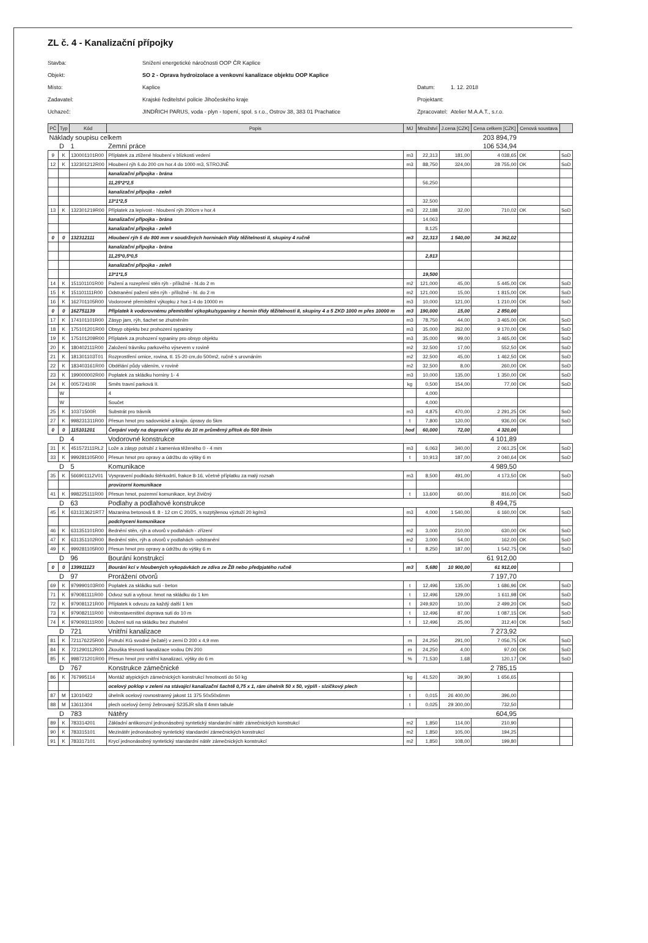ZL č. 4 - Kanalizační přípojky
Stavba:
Snížení energetické náročnosti OOP ČR Kaplice
Objekt:
SO 2 - Oprava hydroizolace a venkovní kanalizace objektu OOP Kaplice
Místo:
Kaplice
Datum:
1. 12. 2018
Zadavatel:
Krajské ředitelství policie Jihočeského kraje
Projektant:
Uchazeč:
JINDŘICH PARUS, voda - plyn - topení, spol. s r.o., Ostrov 38, 383 01 Prachatice
Zpracovatel:
Atelier M.A.A.T., s.r.o.
| PČ | Typ | Kód | Popis | MJ | Množství | J.cena [CZK] | Cena celkem [CZK] | Cenová soustava | |
| --- | --- | --- | --- | --- | --- | --- | --- | --- | --- |
| Náklady soupisu celkem | | | | | | | 203 894,79 | | |
| | D | 1 | Zemní práce | | | | 106 534,94 | | |
| 9 | K | 130001101R00 | Příplatek za ztížené hloubení v blízkosti vedení | m3 | 22,313 | 181,00 | 4 038,65 | OK | SoD |
| 12 | K | 132301212R00 | Hloubení rýh š.do 200 cm hor.4 do 1000 m3, STROJNĚ | m3 | 88,750 | 324,00 | 28 755,00 | OK | SoD |
| | | | kanalizační přípojka - brána | | | | | | |
| | | | 11,25*2*2,5 | | 56,250 | | | | |
| | | | kanalizační přípojka - zeleň | | | | | | |
| | | | 13*1*2,5 | | 32,500 | | | | |
| 13 | K | 132301219R00 | Příplatek za lepivost - hloubení rýh 200cm v hor.4 | m3 | 22,188 | 32,00 | 710,02 | OK | SoD |
| | | | kanalizační přípojka - brána | | 14,063 | | | | |
| | | | kanalizační přípojka - zeleň | | 8,125 | | | | |
| 0 | 0 | 132312111 | Hloubení rýh š do 800 mm v soudržných horninách třídy těžitelnosti II, skupiny 4 ručně | m3 | 22,313 | 1 540,00 | 34 362,02 | | |
| | | | kanalizační přípojka - brána | | | | | | |
| | | | 11,25*0,5*0,5 | | 2,813 | | | | |
| | | | kanalizační přípojka - zeleň | | | | | | |
| | | | 13*1*1,5 | | 19,500 | | | | |
| 14 | K | 151101101R00 | Pažení a rozepření stěn rýh - příložné - hl.do 2 m | m2 | 121,000 | 45,00 | 5 445,00 | OK | SoD |
| 15 | K | 151101111R00 | Odstranění pažení stěn rýh - příložné - hl. do 2 m | m2 | 121,000 | 15,00 | 1 815,00 | OK | SoD |
| 16 | K | 162701105R00 | Vodorovné přemístění výkopku z hor.1-4 do 10000 m | m3 | 10,000 | 121,00 | 1 210,00 | OK | SoD |
| 0 | 0 | 162751139 | Příplatek k vodorovnému přemístění výkopku/sypaniny z hornin třídy těžitelnosti II, skupiny 4 a 5 ZKD 1000 m přes 10000 m | m3 | 190,000 | 15,00 | 2 850,00 | | |
| 17 | K | 174101101R00 | Zásyp jam, rýh, šachet se zhutněním | m3 | 78,750 | 44,00 | 3 465,00 | OK | SoD |
| 18 | K | 175101201R00 | Obsyp objektu bez prohození sypaniny | m3 | 35,000 | 262,00 | 9 170,00 | OK | SoD |
| 19 | K | 175101209R00 | Příplatek za prohození sypaniny pro obsyp objektu | m3 | 35,000 | 99,00 | 3 465,00 | OK | SoD |
| 20 | K | 180402111R00 | Založení trávníku parkového výsevem v rovině | m2 | 32,500 | 17,00 | 552,50 | OK | SoD |
| 21 | K | 181301103T01 | Rozprostření ornice, rovina, tl. 15-20 cm,do 500m2, ručně s urovnáním | m2 | 32,500 | 45,00 | 1 462,50 | OK | SoD |
| 22 | K | 183403161R00 | Obdělání půdy válením, v rovině | m2 | 32,500 | 8,00 | 260,00 | OK | SoD |
| 23 | K | 199000002R00 | Poplatek za skládku horniny 1- 4 | m3 | 10,000 | 135,00 | 1 350,00 | OK | SoD |
| 24 | K | 00572410R | Směs travní parková II. | kg | 0,500 | 154,00 | 77,00 | OK | SoD |
| | W | | 4 | | 4,000 | | | | |
| | W | | Součet | | 4,000 | | | | |
| 25 | K | 10371500R | Substrát pro trávník | m3 | 4,875 | 470,00 | 2 291,25 | OK | SoD |
| 27 | K | 998231311R00 | Přesun hmot pro sadovnické a krajin. úpravy do 5km | t | 7,800 | 120,00 | 936,00 | OK | SoD |
| 0 | 0 | 115101201 | Čerpání vody na dopravní výšku do 10 m průměrný přítok do 500 l/min | hod | 60,000 | 72,00 | 4 320,00 | | |
| | D | 4 | Vodorovné konstrukce | | | | 4 101,89 | | |
| 31 | K | 451572111RL2 | Lože a zásyp potrubí z kameniva těženého 0 - 4 mm | m3 | 6,063 | 340,00 | 2 061,25 | OK | SoD |
| 33 | K | 999281105R00 | Přesun hmot pro opravy a údržbu do výšky 6 m | t | 10,913 | 187,00 | 2 040,64 | OK | SoD |
| | D | 5 | Komunikace | | | | 4 989,50 | | |
| 35 | K | 566901112V01 | Vyspravení podkladu štěrkodrtí, frakce 8-16, včetně příplatku za malý rozsah | m3 | 8,500 | 491,00 | 4 173,50 | OK | SoD |
| | | | provizorní komunikace | | | | | | |
| 41 | K | 998225111R00 | Přesun hmot, pozemní komunikace, kryt živičný | t | 13,600 | 60,00 | 816,00 | OK | SoD |
| | D | 63 | Podlahy a podlahové konstrukce | | | | 8 494,75 | | |
| 45 | K | 631313621RT7 | Mazanina betonová tl. 8 - 12 cm C 20/25, s rozptýlenou výztuží 20 kg/m3 | m3 | 4,000 | 1 540,00 | 6 160,00 | OK | SoD |
| | | | podchycení komunikace | | | | | | |
| 46 | K | 631351101R00 | Bednění stěn, rýh a otvorů v podlahách - zřízení | m2 | 3,000 | 210,00 | 630,00 | OK | SoD |
| 47 | K | 631351102R00 | Bednění stěn, rýh a otvorů v podlahách -odstranění | m2 | 3,000 | 54,00 | 162,00 | OK | SoD |
| 49 | K | 999281105R00 | Přesun hmot pro opravy a údržbu do výšky 6 m | t | 8,250 | 187,00 | 1 542,75 | OK | SoD |
| | D | 96 | Bourání konstrukcí | | | | 61 912,00 | | |
| 0 | 0 | 139911123 | Bourání kcí v hloubených vykopávkách ze zdiva ze ŽB nebo předpjatého ručně | m3 | 5,680 | 10 900,00 | 61 912,00 | | |
| | D | 97 | Prorážení otvorů | | | | 7 197,70 | | |
| 69 | K | 979990103R00 | Poplatek za skládku suti - beton | t | 12,496 | 135,00 | 1 686,96 | OK | SoD |
| 71 | K | 979081111R00 | Odvoz suti a vybour. hmot na skládku do 1 km | t | 12,496 | 129,00 | 1 611,98 | OK | SoD |
| 72 | K | 979081121R00 | Příplatek k odvozu za každý další 1 km | t | 249,920 | 10,00 | 2 499,20 | OK | SoD |
| 73 | K | 979082111R00 | Vnitrostaveništní doprava suti do 10 m | t | 12,496 | 87,00 | 1 087,15 | OK | SoD |
| 74 | K | 979093111R00 | Uložení suti na skládku bez zhutnění | t | 12,496 | 25,00 | 312,40 | OK | SoD |
| | D | 721 | Vnitřní kanalizace | | | | 7 273,92 | | |
| 81 | K | 721176225R00 | Potrubí KG svodné (ležaté) v zemi D 200 x 4,9 mm | m | 24,250 | 291,00 | 7 056,75 | OK | SoD |
| 84 | K | 721290112R00 | Zkouška těsnosti kanalizace vodou DN 200 | m | 24,250 | 4,00 | 97,00 | OK | SoD |
| 85 | K | 998721201R00 | Přesun hmot pro vnitřní kanalizaci, výšky do 6 m | % | 71,530 | 1,68 | 120,17 | OK | SoD |
| | D | 767 | Konstrukce zámečnické | | | | 2 785,15 | | |
| 86 | K | 767995114 | Montáž atypických zámečnických konstrukcí hmotnosti do 50 kg | kg | 41,520 | 39,90 | 1 656,65 | | |
| | | | ocelový poklop v zeleni na stávající kanalizační šachtě 0,75 x 1, rám úhelník 50 x 50, výplň - slzičkový plech | | | | | | |
| 87 | M | 13010422 | úhelník ocelový rovnostranný jakost 11 375 50x50x6mm | t | 0,015 | 26 400,00 | 396,00 | | |
| 88 | M | 13611304 | plech ocelový černý žebrovaný S235JR síla tl 4mm tabule | t | 0,025 | 29 300,00 | 732,50 | | |
| | D | 783 | Nátěry | | | | 604,95 | | |
| 89 | K | 783314201 | Základní antikorozní jednonásobný syntetický standardní nátěr zámečnických konstrukcí | m2 | 1,850 | 114,00 | 210,90 | | |
| 90 | K | 783315101 | Mezinátěr jednonásobný syntetický standardní zámečnických konstrukcí | m2 | 1,850 | 105,00 | 194,25 | | |
| 91 | K | 783317101 | Krycí jednonásobný syntetický standardní nátěr zámečnických konstrukcí | m2 | 1,850 | 108,00 | 199,80 | | |